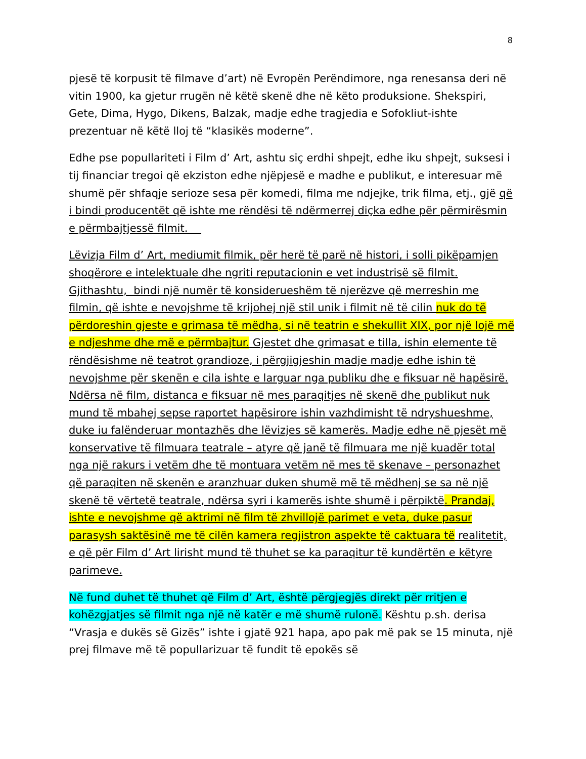8
pjesë të korpusit të filmave d’art) në Evropën Perëndimore, nga renesansa deri në vitin 1900, ka gjetur rrugën në këtë skenë dhe në këto produksione. Shekspiri, Gete, Dima, Hygo, Dikens, Balzak, madje edhe tragjedia e Sofokliut-ishte prezentuar në këtë lloj të “klasikës moderne”.
Edhe pse popullariteti i Film d’ Art, ashtu siç erdhi shpejt, edhe iku shpejt, suksesi i tij financiar tregoi që ekziston edhe njëpjesë e madhe e publikut, e interesuar më shumë për shfaqje serioze sesa për komedi, filma me ndjejke, trik filma, etj., gjë që i bindi producentët që ishte me rëndësi të ndërmerrej diçka edhe për përmirësmin e përmbajtjessë filmit.
Lëvizja Film d’ Art, mediumit filmik, për herë të parë në histori, i solli pikëpamjen shoqërore e intelektuale dhe ngriti reputacionin e vet industrisë së filmit. Gjithashtu, bindi një numër të konsiderueshëm të njerëzve që merreshin me filmin, që ishte e nevojshme të krijohej një stil unik i filmit në të cilin nuk do të përdoreshin gjeste e grimasa të mëdha, si në teatrin e shekullit XIX, por një lojë më e ndjeshme dhe më e përmbajtur. Gjestet dhe grimasat e tilla, ishin elemente të rëndësishme në teatrot grandioze, i përgjigjeshin madje madje edhe ishin të nevojshme për skenën e cila ishte e larguar nga publiku dhe e fiksuar në hapësirë. Ndërsa në film, distanca e fiksuar në mes paraqitjes në skenë dhe publikut nuk mund të mbahej sepse raportet hapësirore ishin vazhdimisht të ndryshueshme, duke iu falënderuar montazhës dhe lëvizjes së kamerës. Madje edhe në pjesët më konservative të filmuara teatrale – atyre që janë të filmuara me një kuadër total nga një rakurs i vetëm dhe të montuara vetëm në mes të skenave – personazhet që paraqiten në skenën e aranzhuar duken shumë më të mëdhenj se sa në një skenë të vërtetë teatrale, ndërsa syri i kamerës ishte shumë i përpiktë. Prandaj, ishte e nevojshme që aktrimi në film të zhvillojë parimet e veta, duke pasur parasysh saktësinë me të cilën kamera regjistron aspekte të caktuara të realitetit, e që për Film d’ Art lirisht mund të thuhet se ka paraqitur të kundërtën e këtyre parimeve.
Në fund duhet të thuhet që Film d’ Art, është përgjegjës direkt për rritjen e kohëzgjatjes së filmit nga një në katër e më shumë rulonë. Kështu p.sh. derisa “Vrasja e dukës së Gizës” ishte i gjatë 921 hapa, apo pak më pak se 15 minuta, një prej filmave më të popullarizuar të fundit të epokës së